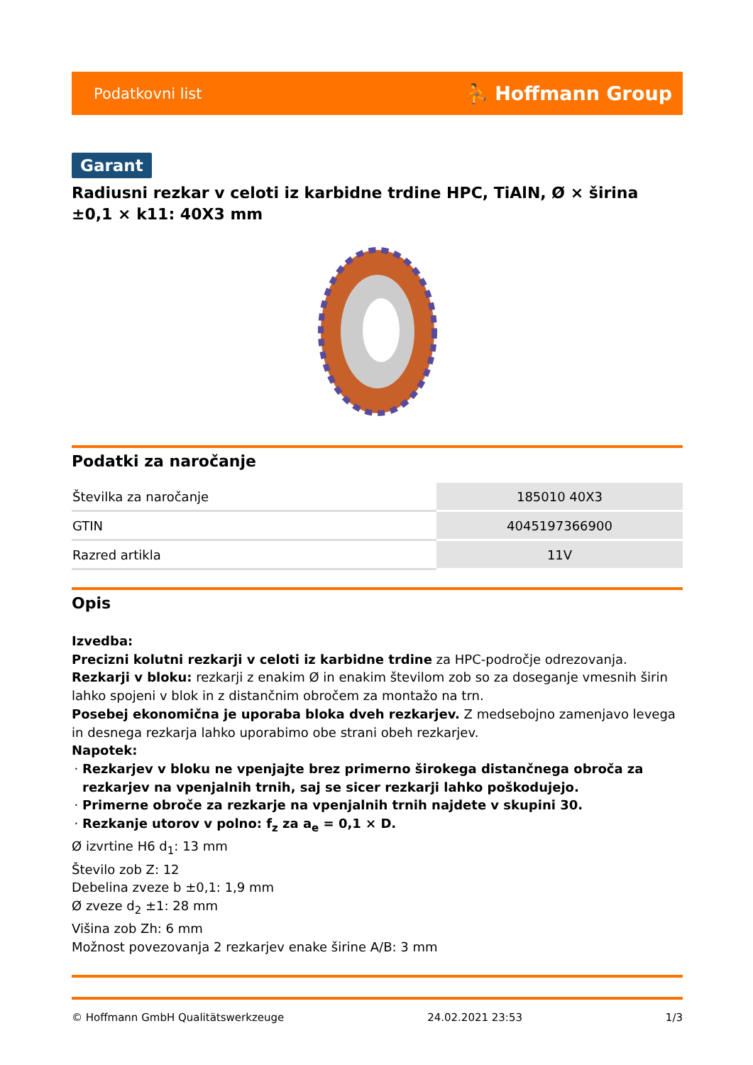Podatkovni list ⛹ Hoffmann Group
Garant
Radiusni rezkar v celoti iz karbidne trdine HPC, TiAlN, Ø × širina ±0,1 × k11: 40X3 mm
Podatki za naročanje
| Številka za naročanje | 185010 40X3 |
| GTIN | 4045197366900 |
| Razred artikla | 11V |
Opis
Izvedba:
Precizni kolutni rezkarji v celoti iz karbidne trdine za HPC-področje odrezovanja.
Rezkarji v bloku: rezkarji z enakim Ø in enakim številom zob so za doseganje vmesnih širin lahko spojeni v blok in z distančnim obročem za montažo na trn.
Posebej ekonomična je uporaba bloka dveh rezkarjev. Z medsebojno zamenjavo levega in desnega rezkarja lahko uporabimo obe strani obeh rezkarjev.
Napotek:
Rezkarjev v bloku ne vpenjajte brez primerno širokega distančnega obroča za rezkarjev na vpenjalnih trnih, saj se sicer rezkarji lahko poškodujejo.
Primerne obroče za rezkarje na vpenjalnih trnih najdete v skupini 30.
Rezkanje utorov v polno: f<sub>z</sub> za a<sub>e</sub> = 0,1 × D.
Ø izvrtine H6 d<sub>1</sub>: 13 mm
Število zob Z: 12
Debelina zveze b ±0,1: 1,9 mm
Ø zveze d<sub>2</sub> ±1: 28 mm
Višina zob Zh: 6 mm
Možnost povezovanja 2 rezkarjev enake širine A/B: 3 mm
© Hoffmann GmbH Qualitätswerkzeuge 24.02.2021 23:53 1/3